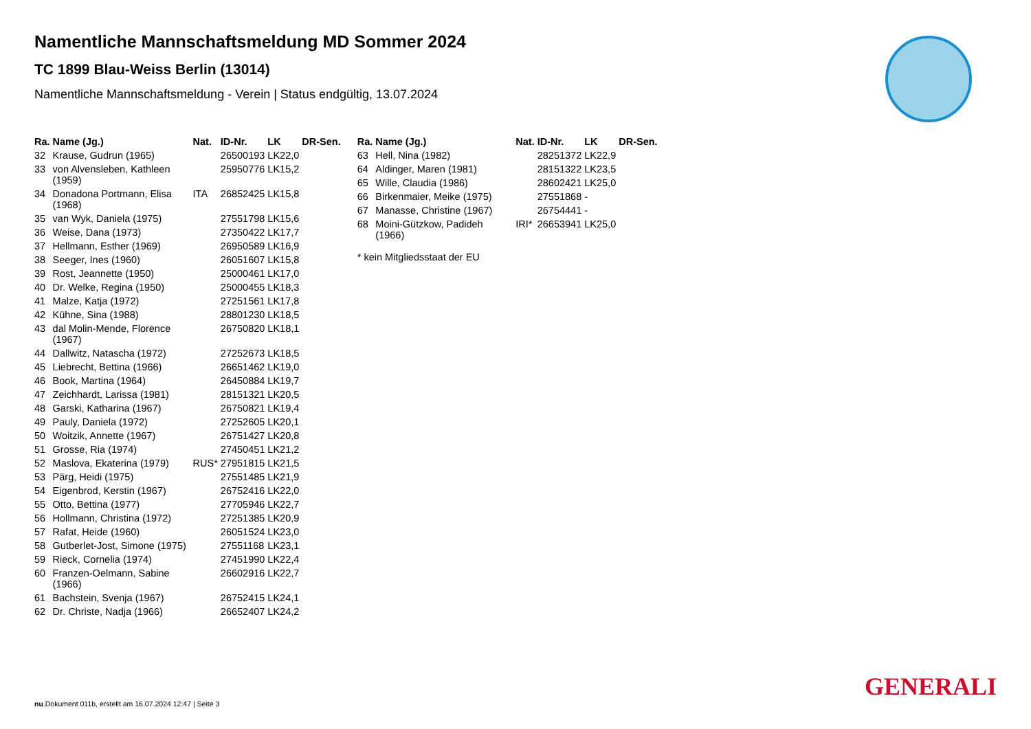Namentliche Mannschaftsmeldung MD Sommer 2024
TC 1899 Blau-Weiss Berlin (13014)
Namentliche Mannschaftsmeldung - Verein | Status endgültig, 13.07.2024
| Ra. | Name (Jg.) | Nat. | ID-Nr. | LK | DR-Sen. |
| --- | --- | --- | --- | --- | --- |
| 32 | Krause, Gudrun (1965) | | 26500193 | LK22,0 | |
| 33 | von Alvensleben, Kathleen (1959) | | 25950776 | LK15,2 | |
| 34 | Donadona Portmann, Elisa (1968) | ITA | 26852425 | LK15,8 | |
| 35 | van Wyk, Daniela (1975) | | 27551798 | LK15,6 | |
| 36 | Weise, Dana (1973) | | 27350422 | LK17,7 | |
| 37 | Hellmann, Esther (1969) | | 26950589 | LK16,9 | |
| 38 | Seeger, Ines (1960) | | 26051607 | LK15,8 | |
| 39 | Rost, Jeannette (1950) | | 25000461 | LK17,0 | |
| 40 | Dr. Welke, Regina (1950) | | 25000455 | LK18,3 | |
| 41 | Malze, Katja (1972) | | 27251561 | LK17,8 | |
| 42 | Kühne, Sina (1988) | | 28801230 | LK18,5 | |
| 43 | dal Molin-Mende, Florence (1967) | | 26750820 | LK18,1 | |
| 44 | Dallwitz, Natascha (1972) | | 27252673 | LK18,5 | |
| 45 | Liebrecht, Bettina (1966) | | 26651462 | LK19,0 | |
| 46 | Book, Martina (1964) | | 26450884 | LK19,7 | |
| 47 | Zeichhardt, Larissa (1981) | | 28151321 | LK20,5 | |
| 48 | Garski, Katharina (1967) | | 26750821 | LK19,4 | |
| 49 | Pauly, Daniela (1972) | | 27252605 | LK20,1 | |
| 50 | Woitzik, Annette (1967) | | 26751427 | LK20,8 | |
| 51 | Grosse, Ria (1974) | | 27450451 | LK21,2 | |
| 52 | Maslova, Ekaterina (1979) | RUS* | 27951815 | LK21,5 | |
| 53 | Pärg, Heidi (1975) | | 27551485 | LK21,9 | |
| 54 | Eigenbrod, Kerstin (1967) | | 26752416 | LK22,0 | |
| 55 | Otto, Bettina (1977) | | 27705946 | LK22,7 | |
| 56 | Hollmann, Christina (1972) | | 27251385 | LK20,9 | |
| 57 | Rafat, Heide (1960) | | 26051524 | LK23,0 | |
| 58 | Gutberlet-Jost, Simone (1975) | | 27551168 | LK23,1 | |
| 59 | Rieck, Cornelia (1974) | | 27451990 | LK22,4 | |
| 60 | Franzen-Oelmann, Sabine (1966) | | 26602916 | LK22,7 | |
| 61 | Bachstein, Svenja (1967) | | 26752415 | LK24,1 | |
| 62 | Dr. Christe, Nadja (1966) | | 26652407 | LK24,2 | |
| Ra. | Name (Jg.) | Nat. | ID-Nr. | LK | DR-Sen. |
| --- | --- | --- | --- | --- | --- |
| 63 | Hell, Nina (1982) | | 28251372 | LK22,9 | |
| 64 | Aldinger, Maren (1981) | | 28151322 | LK23,5 | |
| 65 | Wille, Claudia (1986) | | 28602421 | LK25,0 | |
| 66 | Birkenmaier, Meike (1975) | | 27551868 | - | |
| 67 | Manasse, Christine (1967) | | 26754441 | - | |
| 68 | Moini-Gützkow, Padideh (1966) | IRI* | 26653941 | LK25,0 | |
* kein Mitgliedsstaat der EU
GENERALI
nu.Dokument 011b, erstellt am 16.07.2024 12:47 | Seite 3